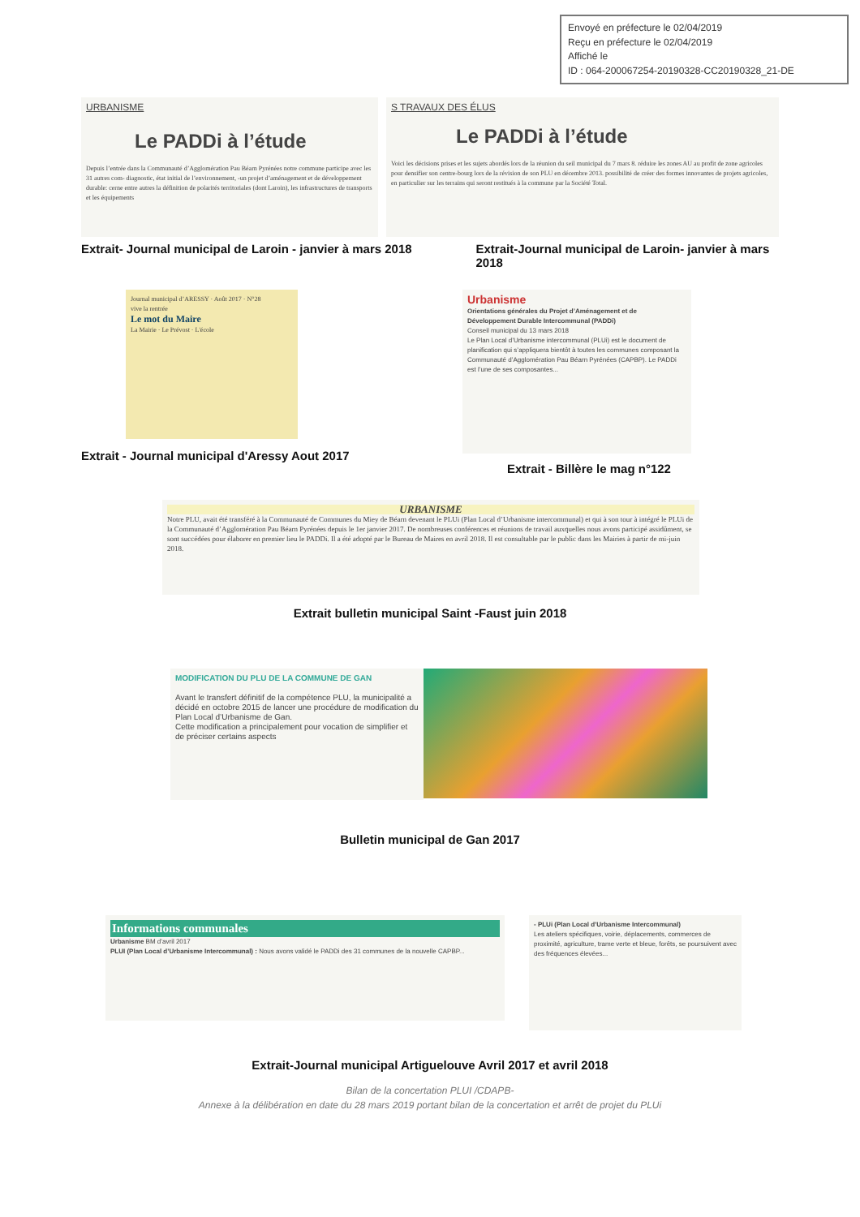Envoyé en préfecture le 02/04/2019
Reçu en préfecture le 02/04/2019
Affiché le
ID : 064-200067254-20190328-CC20190328_21-DE
URBANISME
Le PADDi à l’étude
Depuis l’entrée dans la Communauté d’Agglomération Pau Béarn Pyrénées notre commune participe avec les 31 autres com- diagnostic, état initial de l’environnement, -un projet d’aménagement et de développement durable: cerne entre autres la définition de polarités territoriales (dont Laroin), les infrastructures de transports et les équipements
S TRAVAUX DES ÉLUS
Le PADDi à l’étude
Voici les décisions prises et les sujets abordés lors de la réunion du seil municipal du 7 mars 8. réduire les zones AU au profit de zone agricoles pour densifier son centre-bourg lors de la révision de son PLU en décembre 2013. possibilité de créer des formes innovantes de projets agricoles, en particulier sur les terrains qui seront restitués à la commune par la Société Total.
Extrait- Journal municipal de Laroin - janvier à mars 2018
Extrait-Journal municipal de Laroin- janvier à mars 2018
Journal municipal d’ARESSY · Août 2017 · N°28
vive la rentrée
Le mot du Maire
La Mairie · Le Prévost · L'école
Extrait - Journal municipal d'Aressy Aout 2017
Urbanisme
Orientations générales du Projet d’Aménagement et de Développement Durable Intercommunal (PADDi)
Conseil municipal du 13 mars 2018
Le Plan Local d’Urbanisme intercommunal (PLUi) est le document de planification qui s’appliquera bientôt à toutes les communes composant la Communauté d’Agglomération Pau Béarn Pyrénées (CAPBP). Le PADDi est l’une de ses composantes...
Extrait - Billère le mag n°122
URBANISME
Notre PLU, avait été transféré à la Communauté de Communes du Miey de Béarn devenant le PLUi (Plan Local d’Urbanisme intercommunal) et qui à son tour à intégré le PLUi de la Communauté d’Agglomération Pau Béarn Pyrénées depuis le 1er janvier 2017. De nombreuses conférences et réunions de travail auxquelles nous avons participé assidûment, se sont succédées pour élaborer en premier lieu le PADDi. Il a été adopté par le Bureau de Maires en avril 2018. Il est consultable par le public dans les Mairies à partir de mi-juin 2018.
Extrait bulletin municipal Saint -Faust juin 2018
MODIFICATION DU PLU DE LA COMMUNE DE GAN
Avant le transfert définitif de la compétence PLU, la municipalité a décidé en octobre 2015 de lancer une procédure de modification du Plan Local d’Urbanisme de Gan.
Cette modification a principalement pour vocation de simplifier et de préciser certains aspects
Bulletin municipal de Gan 2017
Informations communales
Urbanisme BM d’avril 2017
PLUI (Plan Local d’Urbanisme Intercommunal) : Nous avons validé le PADDi des 31 communes de la nouvelle CAPBP...
- PLUi (Plan Local d’Urbanisme Intercommunal)
Les ateliers spécifiques, voirie, déplacements, commerces de proximité, agriculture, trame verte et bleue, forêts, se poursuivent avec des fréquences élevées...
Extrait-Journal municipal Artiguelouve Avril 2017 et avril 2018
Bilan de la concertation PLUI /CDAPB-
Annexe à la délibération en date du 28 mars 2019 portant bilan de la concertation et arrêt de projet du PLUi